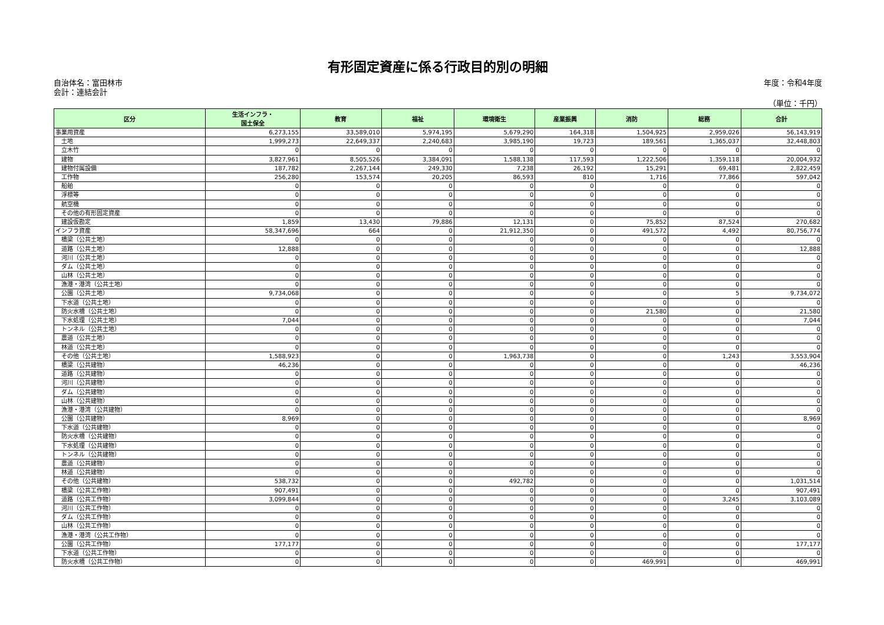有形固定資産に係る行政目的別の明細
自治体名：富田林市
会計：連結会計
年度：令和4年度
（単位：千円）
| 区分 | 生活インフラ・ 国土保全 | 教育 | 福祉 | 環境衛生 | 産業振興 | 消防 | 総務 | 合計 |
| --- | --- | --- | --- | --- | --- | --- | --- | --- |
| 事業用資産 | 6,273,155 | 33,589,010 | 5,974,195 | 5,679,290 | 164,318 | 1,504,925 | 2,959,026 | 56,143,919 |
| 土地 | 1,999,273 | 22,649,337 | 2,240,683 | 3,985,190 | 19,723 | 189,561 | 1,365,037 | 32,448,803 |
| 立木竹 | 0 | 0 | 0 | 0 | 0 | 0 | 0 | 0 |
| 建物 | 3,827,961 | 8,505,526 | 3,384,091 | 1,588,138 | 117,593 | 1,222,506 | 1,359,118 | 20,004,932 |
| 建物付属設備 | 187,782 | 2,267,144 | 249,330 | 7,238 | 26,192 | 15,291 | 69,481 | 2,822,459 |
| 工作物 | 256,280 | 153,574 | 20,205 | 86,593 | 810 | 1,716 | 77,866 | 597,042 |
| 船舶 | 0 | 0 | 0 | 0 | 0 | 0 | 0 | 0 |
| 浮標等 | 0 | 0 | 0 | 0 | 0 | 0 | 0 | 0 |
| 航空機 | 0 | 0 | 0 | 0 | 0 | 0 | 0 | 0 |
| その他の有形固定資産 | 0 | 0 | 0 | 0 | 0 | 0 | 0 | 0 |
| 建設仮勘定 | 1,859 | 13,430 | 79,886 | 12,131 | 0 | 75,852 | 87,524 | 270,682 |
| インフラ資産 | 58,347,696 | 664 | 0 | 21,912,350 | 0 | 491,572 | 4,492 | 80,756,774 |
| 橋梁（公共土地） | 0 | 0 | 0 | 0 | 0 | 0 | 0 | 0 |
| 道路（公共土地） | 12,888 | 0 | 0 | 0 | 0 | 0 | 0 | 12,888 |
| 河川（公共土地） | 0 | 0 | 0 | 0 | 0 | 0 | 0 | 0 |
| ダム（公共土地） | 0 | 0 | 0 | 0 | 0 | 0 | 0 | 0 |
| 山林（公共土地） | 0 | 0 | 0 | 0 | 0 | 0 | 0 | 0 |
| 漁港・港湾（公共土地） | 0 | 0 | 0 | 0 | 0 | 0 | 0 | 0 |
| 公園（公共土地） | 9,734,068 | 0 | 0 | 0 | 0 | 0 | 5 | 9,734,072 |
| 下水道（公共土地） | 0 | 0 | 0 | 0 | 0 | 0 | 0 | 0 |
| 防火水槽（公共土地） | 0 | 0 | 0 | 0 | 0 | 21,580 | 0 | 21,580 |
| 下水処理（公共土地） | 7,044 | 0 | 0 | 0 | 0 | 0 | 0 | 7,044 |
| トンネル（公共土地） | 0 | 0 | 0 | 0 | 0 | 0 | 0 | 0 |
| 農道（公共土地） | 0 | 0 | 0 | 0 | 0 | 0 | 0 | 0 |
| 林道（公共土地） | 0 | 0 | 0 | 0 | 0 | 0 | 0 | 0 |
| その他（公共土地） | 1,588,923 | 0 | 0 | 1,963,738 | 0 | 0 | 1,243 | 3,553,904 |
| 橋梁（公共建物） | 46,236 | 0 | 0 | 0 | 0 | 0 | 0 | 46,236 |
| 道路（公共建物） | 0 | 0 | 0 | 0 | 0 | 0 | 0 | 0 |
| 河川（公共建物） | 0 | 0 | 0 | 0 | 0 | 0 | 0 | 0 |
| ダム（公共建物） | 0 | 0 | 0 | 0 | 0 | 0 | 0 | 0 |
| 山林（公共建物） | 0 | 0 | 0 | 0 | 0 | 0 | 0 | 0 |
| 漁港・港湾（公共建物） | 0 | 0 | 0 | 0 | 0 | 0 | 0 | 0 |
| 公園（公共建物） | 8,969 | 0 | 0 | 0 | 0 | 0 | 0 | 8,969 |
| 下水道（公共建物） | 0 | 0 | 0 | 0 | 0 | 0 | 0 | 0 |
| 防火水槽（公共建物） | 0 | 0 | 0 | 0 | 0 | 0 | 0 | 0 |
| 下水処理（公共建物） | 0 | 0 | 0 | 0 | 0 | 0 | 0 | 0 |
| トンネル（公共建物） | 0 | 0 | 0 | 0 | 0 | 0 | 0 | 0 |
| 農道（公共建物） | 0 | 0 | 0 | 0 | 0 | 0 | 0 | 0 |
| 林道（公共建物） | 0 | 0 | 0 | 0 | 0 | 0 | 0 | 0 |
| その他（公共建物） | 538,732 | 0 | 0 | 492,782 | 0 | 0 | 0 | 1,031,514 |
| 橋梁（公共工作物） | 907,491 | 0 | 0 | 0 | 0 | 0 | 0 | 907,491 |
| 道路（公共工作物） | 3,099,844 | 0 | 0 | 0 | 0 | 0 | 3,245 | 3,103,089 |
| 河川（公共工作物） | 0 | 0 | 0 | 0 | 0 | 0 | 0 | 0 |
| ダム（公共工作物） | 0 | 0 | 0 | 0 | 0 | 0 | 0 | 0 |
| 山林（公共工作物） | 0 | 0 | 0 | 0 | 0 | 0 | 0 | 0 |
| 漁港・港湾（公共工作物） | 0 | 0 | 0 | 0 | 0 | 0 | 0 | 0 |
| 公園（公共工作物） | 177,177 | 0 | 0 | 0 | 0 | 0 | 0 | 177,177 |
| 下水道（公共工作物） | 0 | 0 | 0 | 0 | 0 | 0 | 0 | 0 |
| 防火水槽（公共工作物） | 0 | 0 | 0 | 0 | 0 | 469,991 | 0 | 469,991 |